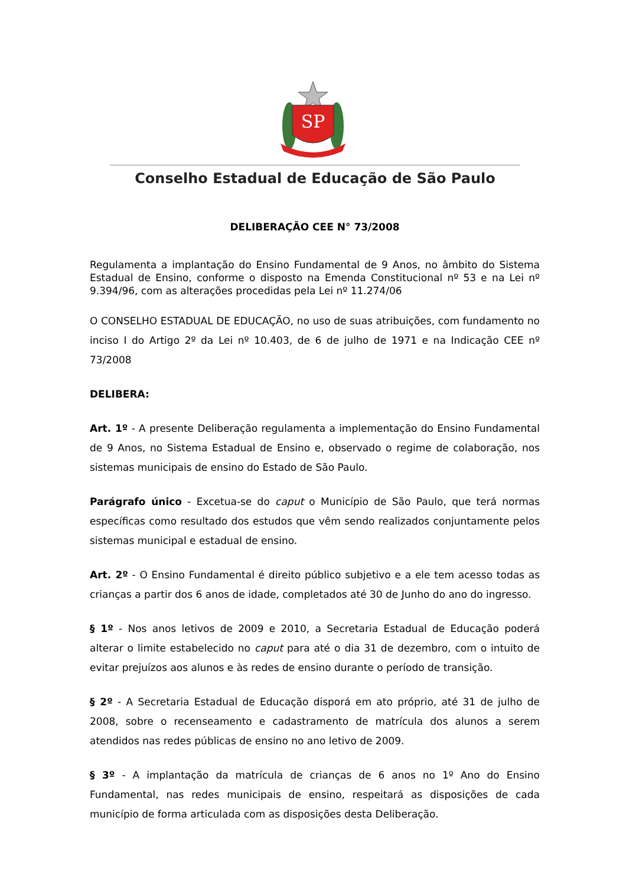SP
Conselho Estadual de Educação de São Paulo
DELIBERAÇÃO CEE N° 73/2008
Regulamenta a implantação do Ensino Fundamental de 9 Anos, no âmbito do Sistema Estadual de Ensino, conforme o disposto na Emenda Constitucional nº 53 e na Lei nº 9.394/96, com as alterações procedidas pela Lei nº 11.274/06
O CONSELHO ESTADUAL DE EDUCAÇÃO, no uso de suas atribuições, com fundamento no inciso I do Artigo 2º da Lei nº 10.403, de 6 de julho de 1971 e na Indicação CEE nº 73/2008
DELIBERA:
Art. 1º - A presente Deliberação regulamenta a implementação do Ensino Fundamental de 9 Anos, no Sistema Estadual de Ensino e, observado o regime de colaboração, nos sistemas municipais de ensino do Estado de São Paulo.
Parágrafo único - Excetua-se do caput o Município de São Paulo, que terá normas específicas como resultado dos estudos que vêm sendo realizados conjuntamente pelos sistemas municipal e estadual de ensino.
Art. 2º - O Ensino Fundamental é direito público subjetivo e a ele tem acesso todas as crianças a partir dos 6 anos de idade, completados até 30 de Junho do ano do ingresso.
§ 1º - Nos anos letivos de 2009 e 2010, a Secretaria Estadual de Educação poderá alterar o limite estabelecido no caput para até o dia 31 de dezembro, com o intuito de evitar prejuízos aos alunos e às redes de ensino durante o período de transição.
§ 2º - A Secretaria Estadual de Educação disporá em ato próprio, até 31 de julho de 2008, sobre o recenseamento e cadastramento de matrícula dos alunos a serem atendidos nas redes públicas de ensino no ano letivo de 2009.
§ 3º - A implantação da matrícula de crianças de 6 anos no 1º Ano do Ensino Fundamental, nas redes municipais de ensino, respeitará as disposições de cada município de forma articulada com as disposições desta Deliberação.